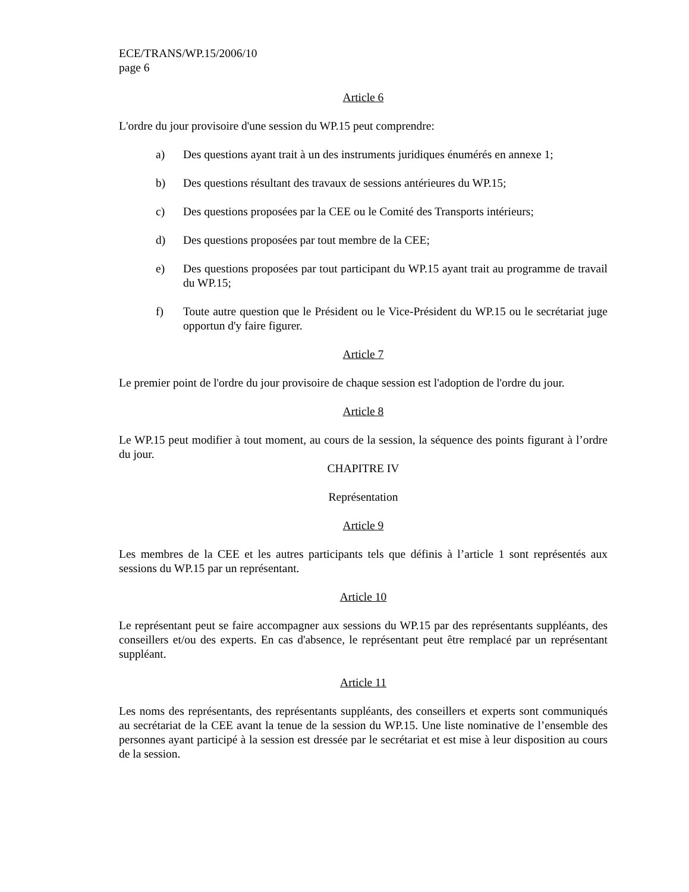ECE/TRANS/WP.15/2006/10
page 6
Article 6
L'ordre du jour provisoire d'une session du WP.15 peut comprendre:
a) Des questions ayant trait à un des instruments juridiques énumérés en annexe 1;
b) Des questions résultant des travaux de sessions antérieures du WP.15;
c) Des questions proposées par la CEE ou le Comité des Transports intérieurs;
d) Des questions proposées par tout membre de la CEE;
e) Des questions proposées par tout participant du WP.15 ayant trait au programme de travail du WP.15;
f) Toute autre question que le Président ou le Vice-Président du WP.15 ou le secrétariat juge opportun d'y faire figurer.
Article 7
Le premier point de l'ordre du jour provisoire de chaque session est l'adoption de l'ordre du jour.
Article 8
Le WP.15 peut modifier à tout moment, au cours de la session, la séquence des points figurant à l’ordre du jour.
CHAPITRE IV
Représentation
Article 9
Les membres de la CEE et les autres participants tels que définis à l’article 1 sont représentés aux sessions du WP.15 par un représentant.
Article 10
Le représentant peut se faire accompagner aux sessions du WP.15 par des représentants suppléants, des conseillers et/ou des experts. En cas d'absence, le représentant peut être remplacé par un représentant suppléant.
Article 11
Les noms des représentants, des représentants suppléants, des conseillers et experts sont communiqués au secrétariat de la CEE avant la tenue de la session du WP.15. Une liste nominative de l’ensemble des personnes ayant participé à la session est dressée par le secrétariat et est mise à leur disposition au cours de la session.